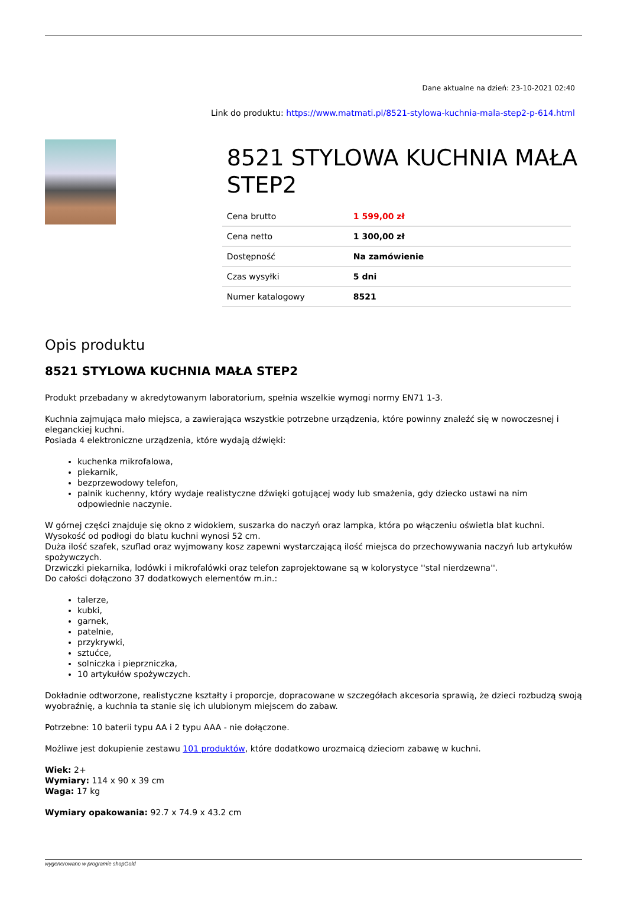Dane aktualne na dzień: 23-10-2021 02:40
Link do produktu: https://www.matmati.pl/8521-stylowa-kuchnia-mala-step2-p-614.html
8521 STYLOWA KUCHNIA MAŁA STEP2
| Cena brutto | 1 599,00 zł |
| Cena netto | 1 300,00 zł |
| Dostępność | Na zamówienie |
| Czas wysyłki | 5 dni |
| Numer katalogowy | 8521 |
Opis produktu
8521 STYLOWA KUCHNIA MAŁA STEP2
Produkt przebadany w akredytowanym laboratorium, spełnia wszelkie wymogi normy EN71 1-3.
Kuchnia zajmująca mało miejsca, a zawierająca wszystkie potrzebne urządzenia, które powinny znaleźć się w nowoczesnej i eleganckiej kuchni.
Posiada 4 elektroniczne urządzenia, które wydają dźwięki:
kuchenka mikrofalowa,
piekarnik,
bezprzewodowy telefon,
palnik kuchenny, który wydaje realistyczne dźwięki gotującej wody lub smażenia, gdy dziecko ustawi na nim odpowiednie naczynie.
W górnej części znajduje się okno z widokiem, suszarka do naczyń oraz lampka, która po włączeniu oświetla blat kuchni.
Wysokość od podłogi do blatu kuchni wynosi 52 cm.
Duża ilość szafek, szuflad oraz wyjmowany kosz zapewni wystarczającą ilość miejsca do przechowywania naczyń lub artykułów spożywczych.
Drzwiczki piekarnika, lodówki i mikrofalówki oraz telefon zaprojektowane są w kolorystyce ''stal nierdzewna''.
Do całości dołączono 37 dodatkowych elementów m.in.:
talerze,
kubki,
garnek,
patelnie,
przykrywki,
sztućce,
solniczka i pieprzniczka,
10 artykułów spożywczych.
Dokładnie odtworzone, realistyczne kształty i proporcje, dopracowane w szczegółach akcesoria sprawią, że dzieci rozbudzą swoją wyobraźnię, a kuchnia ta stanie się ich ulubionym miejscem do zabaw.
Potrzebne: 10 baterii typu AA i 2 typu AAA - nie dołączone.
Możliwe jest dokupienie zestawu 101 produktów, które dodatkowo urozmaicą dzieciom zabawę w kuchni.
Wiek: 2+
Wymiary: 114 x 90 x 39 cm
Waga: 17 kg
Wymiary opakowania: 92.7 x 74.9 x 43.2 cm
wygenerowano w programie shopGold